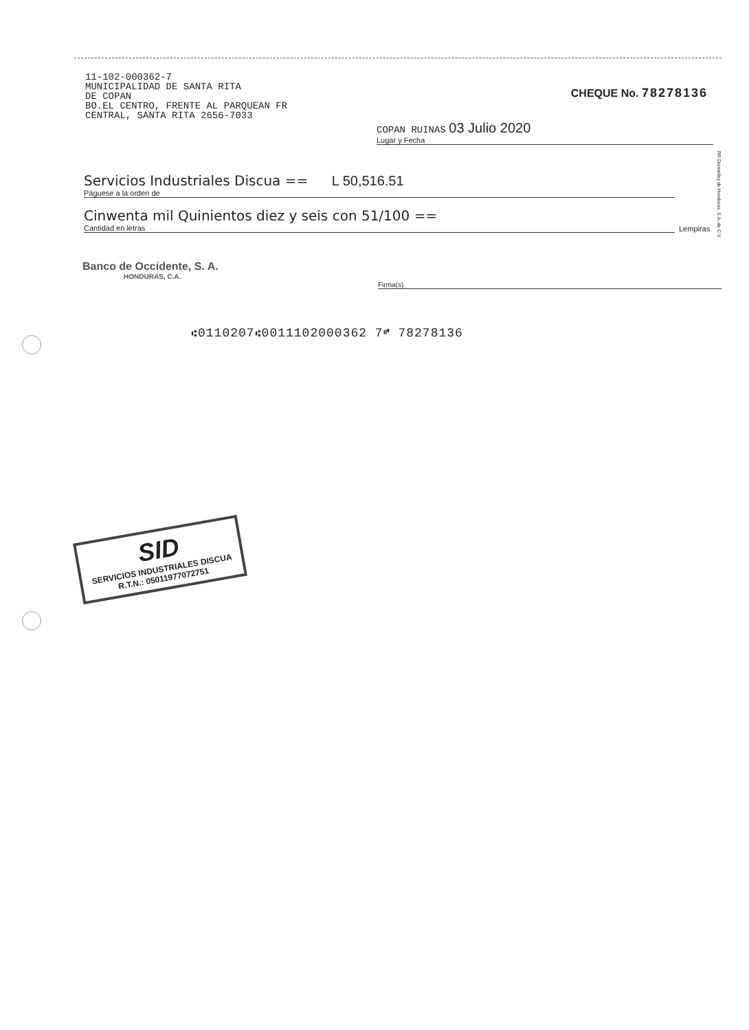11-102-000362-7
MUNICIPALIDAD DE SANTA RITA
DE COPAN
BO.EL CENTRO, FRENTE AL PARQUEAN FR
CENTRAL, SANTA RITA 2656-7033
CHEQUE No. 78278136
COPAN RUINAS 03 Julio 2020
Lugar y Fecha
Servicios Industriales Discua == L 50,516.51
Páguese a la orden de
Cinwenta mil Quinientos diez y seis con 51/100 ==
Cantidad en letras
Lempiras
Banco de Occidente, S. A.
HONDURAS, C.A.
Firma(s)
⑆0110207⑆0011102000362 7⑈ 78278136
RR Donnelley de Honduras, S.A. de C.V.
SID
SERVICIOS INDUSTRIALES DISCUA
R.T.N.: 05011977072751